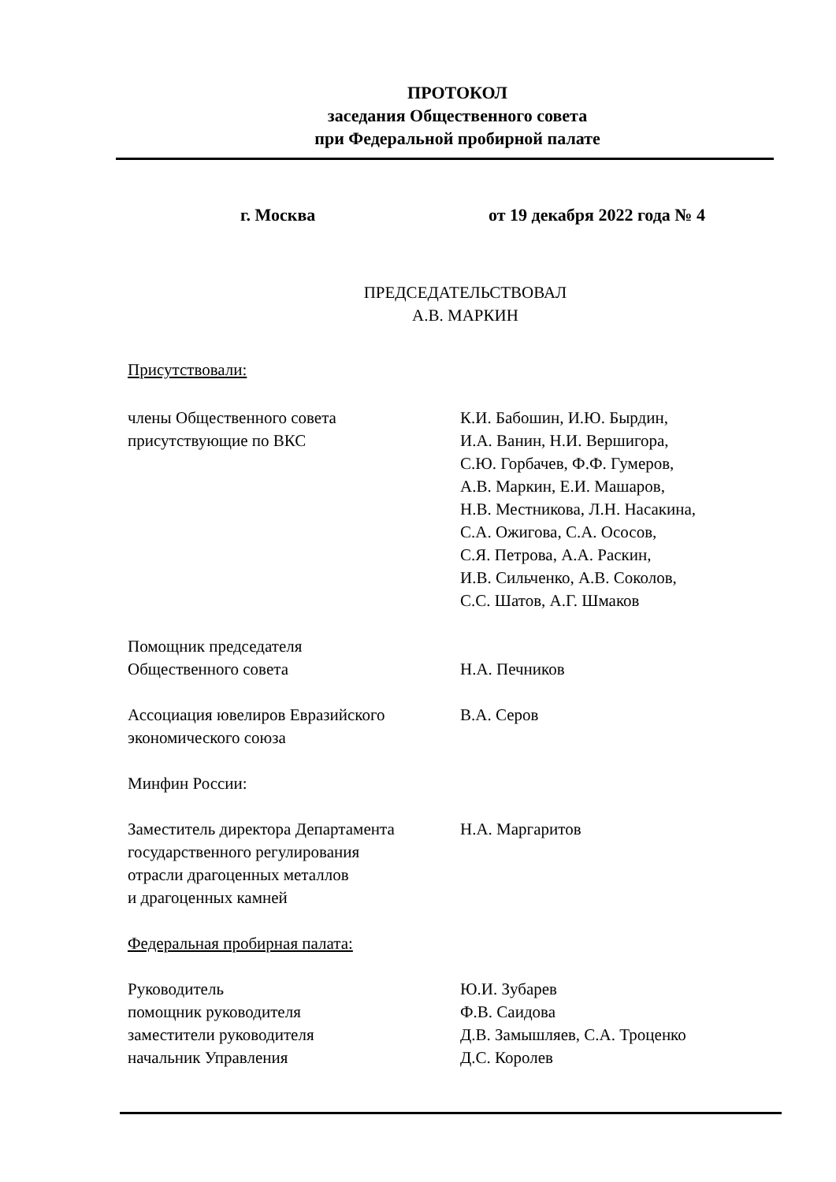ПРОТОКОЛ
заседания Общественного совета
при Федеральной пробирной палате
г. Москва от 19 декабря 2022 года № 4
ПРЕДСЕДАТЕЛЬСТВОВАЛ
А.В. МАРКИН
Присутствовали:
| члены Общественного совета присутствующие по ВКС | К.И. Бабошин, И.Ю. Бырдин, И.А. Ванин, Н.И. Вершигора, С.Ю. Горбачев, Ф.Ф. Гумеров, А.В. Маркин, Е.И. Машаров, Н.В. Местникова, Л.Н. Насакина, С.А. Ожигова, С.А. Ососов, С.Я. Петрова, А.А. Раскин, И.В. Сильченко, А.В. Соколов, С.С. Шатов, А.Г. Шмаков |
| Помощник председателя Общественного совета | Н.А. Печников |
| Ассоциация ювелиров Евразийского экономического союза | В.А. Серов |
| Минфин России: | |
| Заместитель директора Департамента государственного регулирования отрасли драгоценных металлов и драгоценных камней | Н.А. Маргаритов |
| Федеральная пробирная палата: | |
| Руководитель помощник руководителя заместители руководителя начальник Управления | Ю.И. Зубарев Ф.В. Саидова Д.В. Замышляев, С.А. Троценко Д.С. Королев |